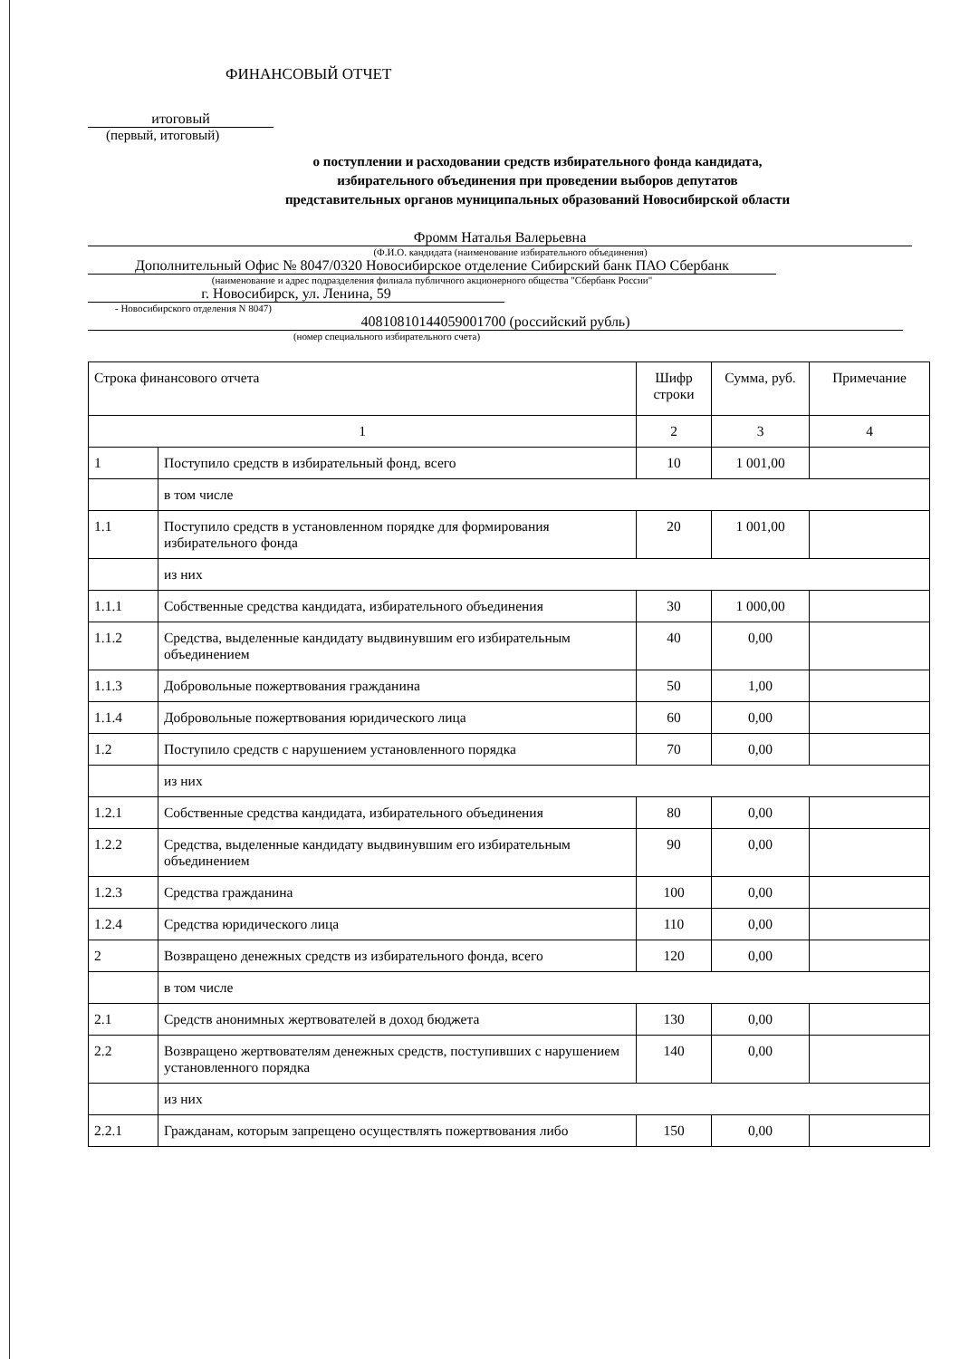ФИНАНСОВЫЙ ОТЧЕТ
итоговый
(первый, итоговый)
о поступлении и расходовании средств избирательного фонда кандидата,
избирательного объединения при проведении выборов депутатов
представительных органов муниципальных образований Новосибирской области
Фромм Наталья Валерьевна
(Ф.И.О. кандидата (наименование избирательного объединения)
Дополнительный Офис № 8047/0320 Новосибирское отделение Сибирский банк ПАО Сбербанк
(наименование и адрес подразделения филиала публичного акционерного общества "Сбербанк России"
г. Новосибирск, ул. Ленина, 59
- Новосибирского отделения N 8047)
40810810144059001700 (российский рубль)
(номер специального избирательного счета)
| Строка финансового отчета | | Шифр строки | Сумма, руб. | Примечание |
| --- | --- | --- | --- | --- |
| 1 | | 2 | 3 | 4 |
| 1 | Поступило средств в избирательный фонд, всего | 10 | 1 001,00 | |
| | в том числе | | | |
| 1.1 | Поступило средств в установленном порядке для формирования избирательного фонда | 20 | 1 001,00 | |
| | из них | | | |
| 1.1.1 | Собственные средства кандидата, избирательного объединения | 30 | 1 000,00 | |
| 1.1.2 | Средства, выделенные кандидату выдвинувшим его избирательным объединением | 40 | 0,00 | |
| 1.1.3 | Добровольные пожертвования гражданина | 50 | 1,00 | |
| 1.1.4 | Добровольные пожертвования юридического лица | 60 | 0,00 | |
| 1.2 | Поступило средств с нарушением установленного порядка | 70 | 0,00 | |
| | из них | | | |
| 1.2.1 | Собственные средства кандидата, избирательного объединения | 80 | 0,00 | |
| 1.2.2 | Средства, выделенные кандидату выдвинувшим его избирательным объединением | 90 | 0,00 | |
| 1.2.3 | Средства гражданина | 100 | 0,00 | |
| 1.2.4 | Средства юридического лица | 110 | 0,00 | |
| 2 | Возвращено денежных средств из избирательного фонда, всего | 120 | 0,00 | |
| | в том числе | | | |
| 2.1 | Средств анонимных жертвователей в доход бюджета | 130 | 0,00 | |
| 2.2 | Возвращено жертвователям денежных средств, поступивших с нарушением установленного порядка | 140 | 0,00 | |
| | из них | | | |
| 2.2.1 | Гражданам, которым запрещено осуществлять пожертвования либо | 150 | 0,00 | |